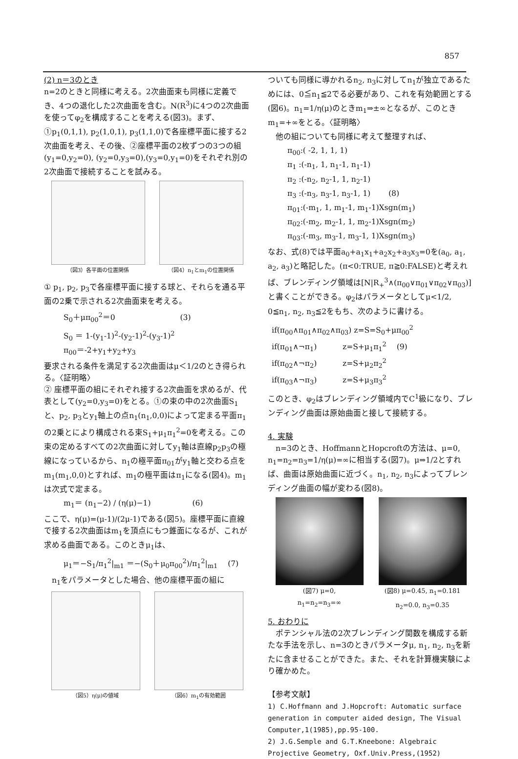857
(2) n＝3のとき
n=2のときと同様に考える。2次曲面束も同様に定義でき、4つの退化した2次曲面を含む。N(R<sup>3</sup>)に4つの2次曲面を使ってφ<sub>2</sub>を構成することを考える(図3)。まず、①p<sub>1</sub>(0,1,1), p<sub>2</sub>(1,0,1), p<sub>3</sub>(1,1,0)で各座標平面に接する2次曲面を考え、その後、②座標平面の2枚ずつの3つの組 (y<sub>1</sub>=0,y<sub>2</sub>=0), (y<sub>2</sub>=0,y<sub>3</sub>=0),(y<sub>3</sub>=0,y<sub>1</sub>=0)をそれぞれ別の2次曲面で接続することを試みる。
（図3）各平面の位置関係 （図4）n<sub>1</sub>とm<sub>1</sub>の位置関係
① p<sub>1</sub>, p<sub>2</sub>, p<sub>3</sub>で各座標平面に接する球と、それらを通る平面の2乗で示される2次曲面束を考える。
S<sub>0</sub>＋μπ<sub>00</sub><sup>2</sup>＝0 　　　　　　　　(3)
S<sub>0</sub> ＝ 1-(y<sub>1</sub>-1)<sup>2</sup>-(y<sub>2</sub>-1)<sup>2</sup>-(y<sub>3</sub>-1)<sup>2</sup>
π<sub>00</sub>＝-2+y<sub>1</sub>+y<sub>2</sub>+y<sub>3</sub>
要求される条件を満足する2次曲面はμ＜1/2のとき得られる。〈証明略〉
② 座標平面の組にそれぞれ接する2次曲面を求めるが、代表として(y<sub>2</sub>=0,y<sub>3</sub>=0)をとる。①の束の中の2次曲面S<sub>1</sub>と、p<sub>2</sub>, p<sub>3</sub>とy<sub>1</sub>軸上の点n<sub>1</sub>(n<sub>1</sub>,0,0)によって定まる平面π<sub>1</sub>の2乗とにより構成される束S<sub>1</sub>+μ<sub>1</sub>π<sub>1</sub><sup>2</sup>=0を考える。この束の定めるすべての2次曲面に対してy<sub>1</sub>軸は直線p<sub>2</sub>p<sub>3</sub>の極線になっているから、n<sub>1</sub>の極平面π<sub>01</sub>がy<sub>1</sub>軸と交わる点をm<sub>1</sub>(m<sub>1</sub>,0,0)とすれば、m<sub>1</sub>の極平面はπ<sub>1</sub>になる(図4)。m<sub>1</sub>は次式で定まる。
m<sub>1</sub>＝ (n<sub>1</sub>−2) / (η(μ)−1) 　　　　　(6)
ここで、η(μ)=(μ-1)/(2μ-1)である(図5)。座標平面に直線で接する2次曲面はm<sub>1</sub>を頂点にもつ錐面になるが、これが求める曲面である。このときμ<sub>1</sub>は、
μ<sub>1</sub>＝−S<sub>1</sub>/π<sub>1</sub><sup>2</sup>|<sub>m1</sub> ＝−(S<sub>0</sub>＋μ<sub>0</sub>π<sub>00</sub><sup>2</sup>)/π<sub>1</sub><sup>2</sup>|<sub>m1</sub> 　(7)
　n<sub>1</sub>をパラメータとした場合、他の座標平面の組に
（図5）η(μ)の値域 （図6）m<sub>1</sub>の有効範囲
ついても同様に導かれるn<sub>2</sub>, n<sub>3</sub>に対してn<sub>1</sub>が独立であるためには、0≦n<sub>1</sub>≦2でる必要があり、これを有効範囲とする(図6)。n<sub>1</sub>=1/η(μ)のときm<sub>1</sub>⇒±∞となるが、このときm<sub>1</sub>=+∞をとる。〈証明略〉
　他の組についても同様に考えて整理すれば、
π<sub>00</sub>:( -2, 1, 1, 1)
π<sub>1</sub> :(-n<sub>1</sub>, 1, n<sub>1</sub>-1, n<sub>1</sub>-1)
π<sub>2</sub> :(-n<sub>2</sub>, n<sub>2</sub>-1, 1, n<sub>2</sub>-1)
π<sub>3</sub> :(-n<sub>3</sub>, n<sub>3</sub>-1, n<sub>3</sub>-1, 1) 　　(8)
π<sub>01</sub>:(-m<sub>1</sub>, 1, m<sub>1</sub>-1, m<sub>1</sub>-1)Xsgn(m<sub>1</sub>)
π<sub>02</sub>:(-m<sub>2</sub>, m<sub>2</sub>-1, 1, m<sub>2</sub>-1)Xsgn(m<sub>2</sub>)
π<sub>03</sub>:(-m<sub>3</sub>, m<sub>3</sub>-1, m<sub>3</sub>-1, 1)Xsgn(m<sub>3</sub>)
なお、式(8)では平面a<sub>0</sub>+a<sub>1</sub>x<sub>1</sub>+a<sub>2</sub>x<sub>2</sub>+a<sub>3</sub>x<sub>3</sub>=0を(a<sub>0</sub>, a<sub>1</sub>, a<sub>2</sub>, a<sub>3</sub>)と略記した。(π<0:TRUE, π≧0:FALSE)と考えれば、ブレンディング領域は[N|R<sub>+</sub><sup>3</sup>∧(π<sub>00</sub>∨π<sub>01</sub>∨π<sub>02</sub>∨π<sub>03</sub>)]と書くことができる。φ<sub>2</sub>はパラメータとしてμ<1/2, 0≦n<sub>1</sub>, n<sub>2</sub>, n<sub>3</sub>≦2をもち、次のように書ける。
if(π<sub>00</sub>∧π<sub>01</sub>∧π<sub>02</sub>∧π<sub>03</sub>) z=S=S<sub>0</sub>+μπ<sub>00</sub><sup>2</sup>
if(π<sub>01</sub>∧¬π<sub>1</sub>) 　　　z=S+μ<sub>1</sub>π<sub>1</sub><sup>2</sup> 　(9)
if(π<sub>02</sub>∧¬π<sub>2</sub>) 　　　z=S+μ<sub>2</sub>π<sub>2</sub><sup>2</sup>
if(π<sub>03</sub>∧¬π<sub>3</sub>) 　　　z=S+μ<sub>3</sub>π<sub>3</sub><sup>2</sup>
このとき、φ<sub>2</sub>はブレンディング領域内でC<sup>1</sup>級になり、ブレンディング曲面は原始曲面と接して接続する。
4. 実験
　n=3のとき、HoffmannとHopcroftの方法は、μ=0, n<sub>1</sub>=n<sub>2</sub>=n<sub>3</sub>=1/η(μ)=∞に相当する(図7)。μ⇒1/2とすれば、曲面は原始曲面に近づく。n<sub>1</sub>, n<sub>2</sub>, n<sub>3</sub>によってブレンディング曲面の幅が変わる(図8)。
(図7) μ=0,
n<sub>1</sub>=n<sub>2</sub>=n<sub>3</sub>=∞
(図8) μ=0.45, n<sub>1</sub>=0.181
n<sub>2</sub>=0.0, n<sub>3</sub>=0.35
5. おわりに
　ポテンシャル法の2次ブレンディング関数を構成する新たな手法を示し、n=3のときパラメータμ, n<sub>1</sub>, n<sub>2</sub>, n<sub>3</sub>を新たに含ませることができた。また、それを計算機実験により確かめた。
【参考文献】
1) C.Hoffmann and J.Hopcroft: Automatic surface generation in computer aided design, The Visual Computer,1(1985),pp.95-100.
2) J.G.Semple and G.T.Kneebone: Algebraic Projective Geometry, Oxf.Univ.Press,(1952)